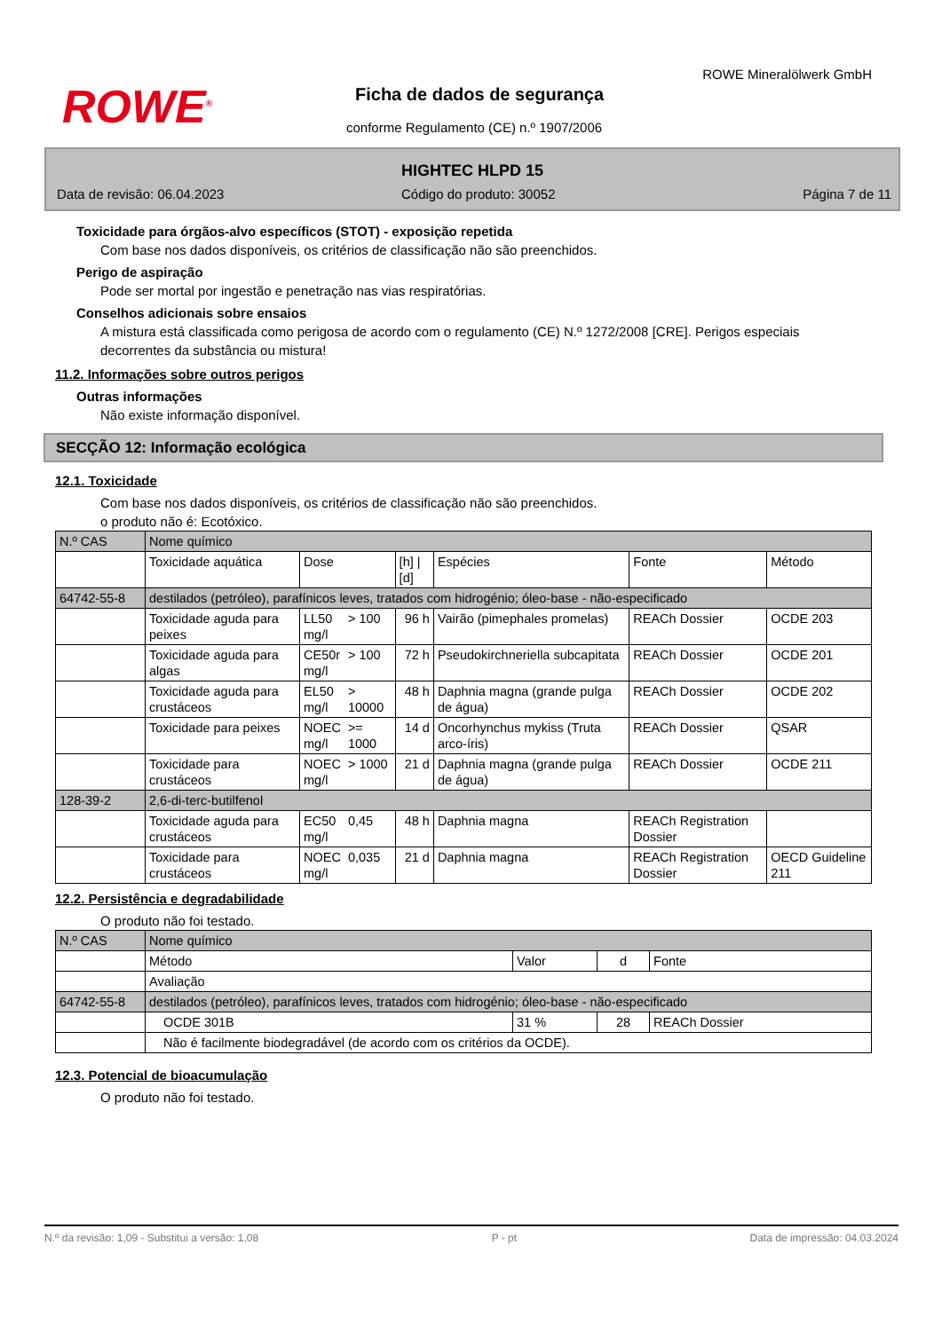ROWE<sup>®</sup>
ROWE Mineralölwerk GmbH
Ficha de dados de segurança
conforme Regulamento (CE) n.º 1907/2006
HIGHTEC HLPD 15
Data de revisão: 06.04.2023 Código do produto: 30052 Página 7 de 11
Toxicidade para órgãos-alvo específicos (STOT) - exposição repetida
Com base nos dados disponíveis, os critérios de classificação não são preenchidos.
Perigo de aspiração
Pode ser mortal por ingestão e penetração nas vias respiratórias.
Conselhos adicionais sobre ensaios
A mistura está classificada como perigosa de acordo com o regulamento (CE) N.º 1272/2008 [CRE]. Perigos especiais decorrentes da substância ou mistura!
11.2. Informações sobre outros perigos
Outras informações
Não existe informação disponível.
SECÇÃO 12: Informação ecológica
12.1. Toxicidade
Com base nos dados disponíveis, os critérios de classificação não são preenchidos.
o produto não é: Ecotóxico.
| N.º CAS | Nome químico | | | | | | |
| --- | --- | --- | --- | --- | --- | --- | --- |
| | Toxicidade aquática | Dose | | [h] / [d] | Espécies | Fonte | Método |
| 64742-55-8 | destilados (petróleo), parafínicos leves, tratados com hidrogénio; óleo-base - não-especificado | | | | | | |
| | Toxicidade aguda para peixes | LL50 mg/l | > 100 | 96 h | Vairão (pimephales promelas) | REACh Dossier | OCDE 203 |
| | Toxicidade aguda para algas | CE50r mg/l | > 100 | 72 h | Pseudokirchneriella subcapitata | REACh Dossier | OCDE 201 |
| | Toxicidade aguda para crustáceos | EL50 mg/l | > 10000 | 48 h | Daphnia magna (grande pulga de água) | REACh Dossier | OCDE 202 |
| | Toxicidade para peixes | NOEC mg/l | >= 1000 | 14 d | Oncorhynchus mykiss (Truta arco-íris) | REACh Dossier | QSAR |
| | Toxicidade para crustáceos | NOEC mg/l | > 1000 | 21 d | Daphnia magna (grande pulga de água) | REACh Dossier | OCDE 211 |
| 128-39-2 | 2,6-di-terc-butilfenol | | | | | | |
| | Toxicidade aguda para crustáceos | EC50 mg/l | 0,45 | 48 h | Daphnia magna | REACh Registration Dossier | |
| | Toxicidade para crustáceos | NOEC mg/l | 0,035 | 21 d | Daphnia magna | REACh Registration Dossier | OECD Guideline 211 |
12.2. Persistência e degradabilidade
O produto não foi testado.
| N.º CAS | Nome químico | | | |
| | Método | Valor | d | Fonte |
| | Avaliação | | | |
| 64742-55-8 | destilados (petróleo), parafínicos leves, tratados com hidrogénio; óleo-base - não-especificado | | | |
| | OCDE 301B | 31 % | 28 | REACh Dossier |
| | Não é facilmente biodegradável (de acordo com os critérios da OCDE). | | | |
12.3. Potencial de bioacumulação
O produto não foi testado.
N.º da revisão: 1,09 - Substitui a versão: 1,08 P - pt Data de impressão: 04.03.2024